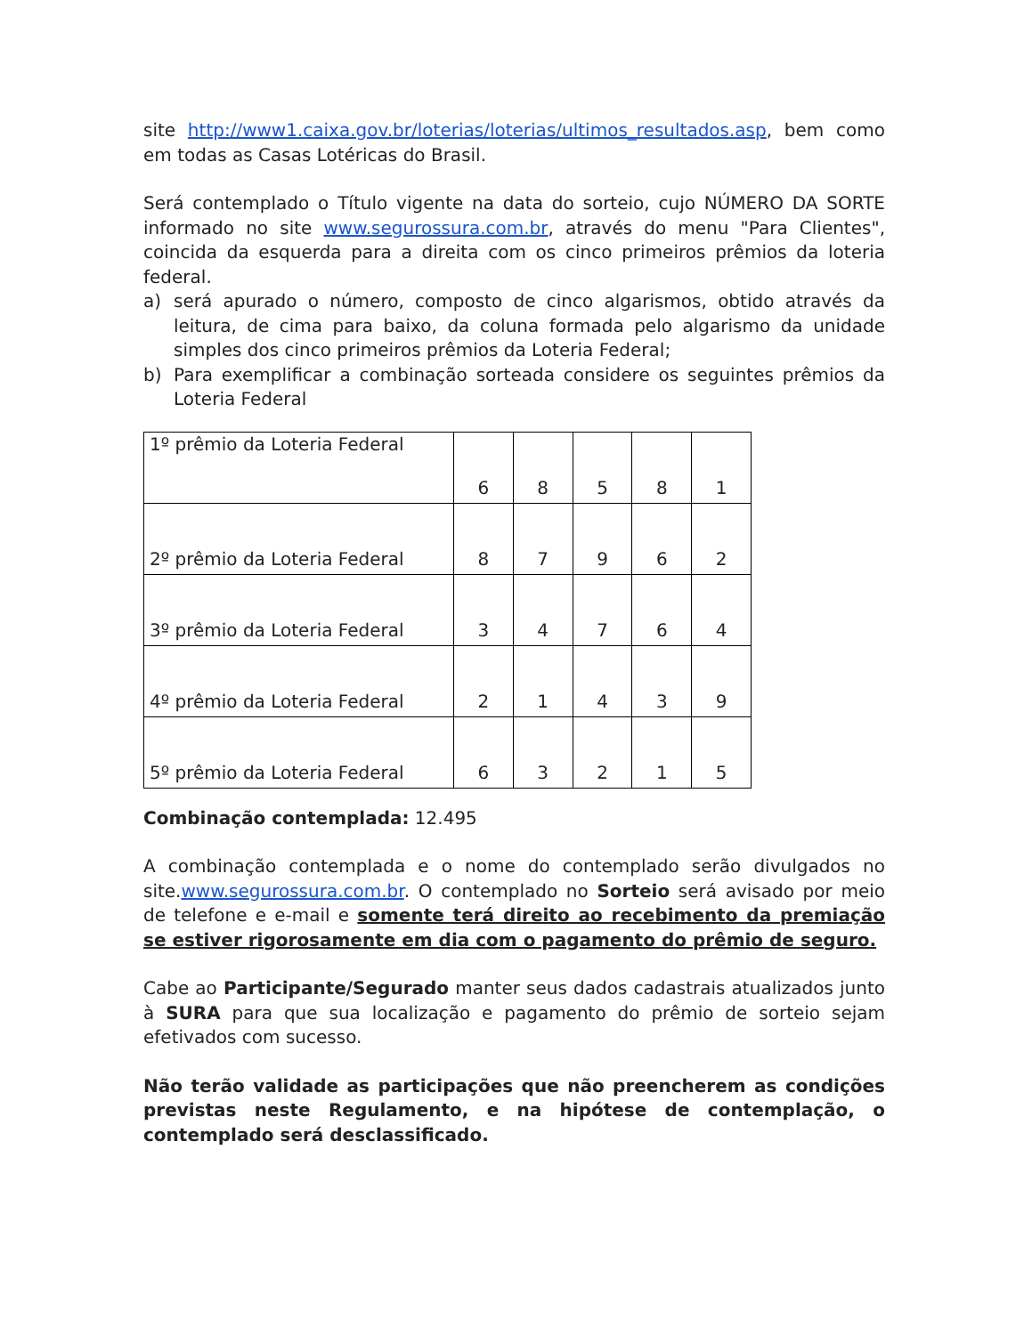site http://www1.caixa.gov.br/loterias/loterias/ultimos_resultados.asp, bem como em todas as Casas Lotéricas do Brasil.
Será contemplado o Título vigente na data do sorteio, cujo NÚMERO DA SORTE informado no site www.segurossura.com.br, através do menu "Para Clientes", coincida da esquerda para a direita com os cinco primeiros prêmios da loteria federal.
a) será apurado o número, composto de cinco algarismos, obtido através da leitura, de cima para baixo, da coluna formada pelo algarismo da unidade simples dos cinco primeiros prêmios da Loteria Federal;
b) Para exemplificar a combinação sorteada considere os seguintes prêmios da Loteria Federal
| 1º prêmio da Loteria Federal | 6 | 8 | 5 | 8 | 1 |
| 2º prêmio da Loteria Federal | 8 | 7 | 9 | 6 | 2 |
| 3º prêmio da Loteria Federal | 3 | 4 | 7 | 6 | 4 |
| 4º prêmio da Loteria Federal | 2 | 1 | 4 | 3 | 9 |
| 5º prêmio da Loteria Federal | 6 | 3 | 2 | 1 | 5 |
Combinação contemplada: 12.495
A combinação contemplada e o nome do contemplado serão divulgados no site.www.segurossura.com.br. O contemplado no Sorteio será avisado por meio de telefone e e-mail e somente terá direito ao recebimento da premiação se estiver rigorosamente em dia com o pagamento do prêmio de seguro.
Cabe ao Participante/Segurado manter seus dados cadastrais atualizados junto à SURA para que sua localização e pagamento do prêmio de sorteio sejam efetivados com sucesso.
Não terão validade as participações que não preencherem as condições previstas neste Regulamento, e na hipótese de contemplação, o contemplado será desclassificado.